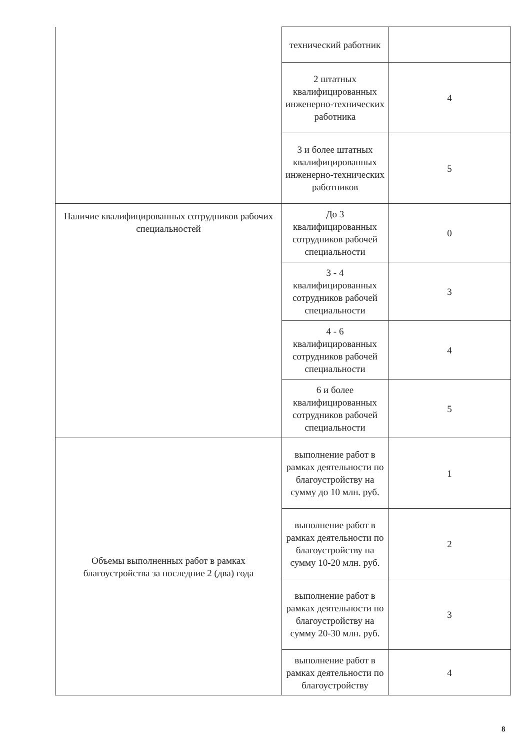| | технический работник | |
| | 2 штатных квалифицированных инженерно-технических работника | 4 |
| | 3 и более штатных квалифицированных инженерно-технических работников | 5 |
| Наличие квалифицированных сотрудников рабочих специальностей | До 3 квалифицированных сотрудников рабочей специальности | 0 |
| | 3 - 4 квалифицированных сотрудников рабочей специальности | 3 |
| | 4 - 6 квалифицированных сотрудников рабочей специальности | 4 |
| | 6 и более квалифицированных сотрудников рабочей специальности | 5 |
| Объемы выполненных работ в рамках благоустройства за последние 2 (два) года | выполнение работ в рамках деятельности по благоустройству на сумму до 10 млн. руб. | 1 |
| | выполнение работ в рамках деятельности по благоустройству на сумму 10-20 млн. руб. | 2 |
| | выполнение работ в рамках деятельности по благоустройству на сумму 20-30 млн. руб. | 3 |
| | выполнение работ в рамках деятельности по благоустройству | 4 |
8